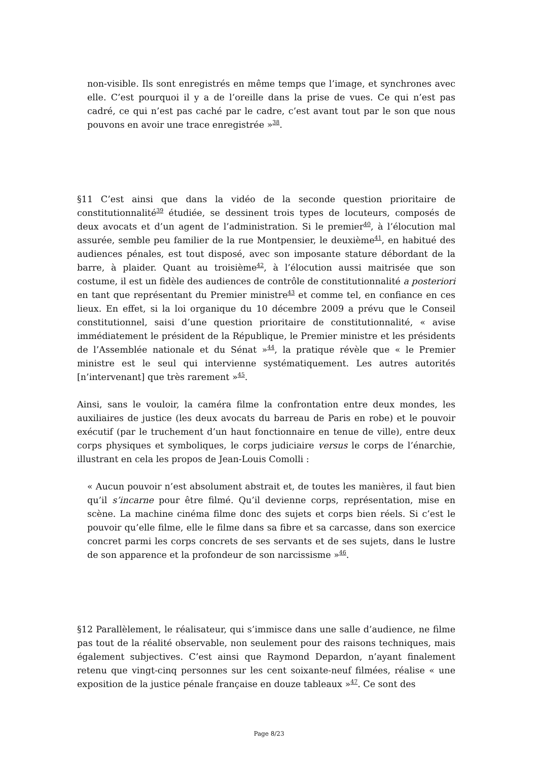non-visible. Ils sont enregistrés en même temps que l’image, et synchrones avec elle. C’est pourquoi il y a de l’oreille dans la prise de vues. Ce qui n’est pas cadré, ce qui n’est pas caché par le cadre, c’est avant tout par le son que nous pouvons en avoir une trace enregistrée »<sup>38</sup>.
§11 C’est ainsi que dans la vidéo de la seconde question prioritaire de constitutionnalité<sup>39</sup> étudiée, se dessinent trois types de locuteurs, composés de deux avocats et d’un agent de l’administration. Si le premier<sup>40</sup>, à l’élocution mal assurée, semble peu familier de la rue Montpensier, le deuxième<sup>41</sup>, en habitué des audiences pénales, est tout disposé, avec son imposante stature débordant de la barre, à plaider. Quant au troisième<sup>42</sup>, à l’élocution aussi maitrisée que son costume, il est un fidèle des audiences de contrôle de constitutionnalité a posteriori en tant que représentant du Premier ministre<sup>43</sup> et comme tel, en confiance en ces lieux. En effet, si la loi organique du 10 décembre 2009 a prévu que le Conseil constitutionnel, saisi d’une question prioritaire de constitutionnalité, « avise immédiatement le président de la République, le Premier ministre et les présidents de l’Assemblée nationale et du Sénat »<sup>44</sup>, la pratique révèle que « le Premier ministre est le seul qui intervienne systématiquement. Les autres autorités [n’intervenant] que très rarement »<sup>45</sup>.
Ainsi, sans le vouloir, la caméra filme la confrontation entre deux mondes, les auxiliaires de justice (les deux avocats du barreau de Paris en robe) et le pouvoir exécutif (par le truchement d’un haut fonctionnaire en tenue de ville), entre deux corps physiques et symboliques, le corps judiciaire versus le corps de l’énarchie, illustrant en cela les propos de Jean-Louis Comolli :
« Aucun pouvoir n’est absolument abstrait et, de toutes les manières, il faut bien qu’il s’incarne pour être filmé. Qu’il devienne corps, représentation, mise en scène. La machine cinéma filme donc des sujets et corps bien réels. Si c’est le pouvoir qu’elle filme, elle le filme dans sa fibre et sa carcasse, dans son exercice concret parmi les corps concrets de ses servants et de ses sujets, dans le lustre de son apparence et la profondeur de son narcissisme »<sup>46</sup>.
§12 Parallèlement, le réalisateur, qui s’immisce dans une salle d’audience, ne filme pas tout de la réalité observable, non seulement pour des raisons techniques, mais également subjectives. C’est ainsi que Raymond Depardon, n’ayant finalement retenu que vingt-cinq personnes sur les cent soixante-neuf filmées, réalise « une exposition de la justice pénale française en douze tableaux »<sup>47</sup>. Ce sont des
Page 8/23